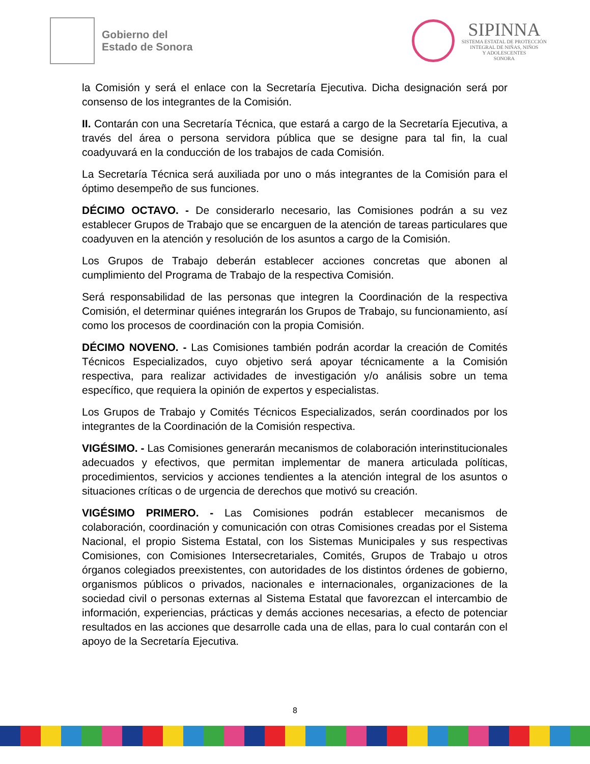Gobierno del
Estado de Sonora
SIPINNA
SISTEMA ESTATAL DE PROTECCIÓN
INTEGRAL DE NIÑAS, NIÑOS
Y ADOLESCENTES
SONORA
la Comisión y será el enlace con la Secretaría Ejecutiva. Dicha designación será por consenso de los integrantes de la Comisión.
II. Contarán con una Secretaría Técnica, que estará a cargo de la Secretaría Ejecutiva, a través del área o persona servidora pública que se designe para tal fin, la cual coadyuvará en la conducción de los trabajos de cada Comisión.
La Secretaría Técnica será auxiliada por uno o más integrantes de la Comisión para el óptimo desempeño de sus funciones.
DÉCIMO OCTAVO. - De considerarlo necesario, las Comisiones podrán a su vez establecer Grupos de Trabajo que se encarguen de la atención de tareas particulares que coadyuven en la atención y resolución de los asuntos a cargo de la Comisión.
Los Grupos de Trabajo deberán establecer acciones concretas que abonen al cumplimiento del Programa de Trabajo de la respectiva Comisión.
Será responsabilidad de las personas que integren la Coordinación de la respectiva Comisión, el determinar quiénes integrarán los Grupos de Trabajo, su funcionamiento, así como los procesos de coordinación con la propia Comisión.
DÉCIMO NOVENO. - Las Comisiones también podrán acordar la creación de Comités Técnicos Especializados, cuyo objetivo será apoyar técnicamente a la Comisión respectiva, para realizar actividades de investigación y/o análisis sobre un tema específico, que requiera la opinión de expertos y especialistas.
Los Grupos de Trabajo y Comités Técnicos Especializados, serán coordinados por los integrantes de la Coordinación de la Comisión respectiva.
VIGÉSIMO. - Las Comisiones generarán mecanismos de colaboración interinstitucionales adecuados y efectivos, que permitan implementar de manera articulada políticas, procedimientos, servicios y acciones tendientes a la atención integral de los asuntos o situaciones críticas o de urgencia de derechos que motivó su creación.
VIGÉSIMO PRIMERO. - Las Comisiones podrán establecer mecanismos de colaboración, coordinación y comunicación con otras Comisiones creadas por el Sistema Nacional, el propio Sistema Estatal, con los Sistemas Municipales y sus respectivas Comisiones, con Comisiones Intersecretariales, Comités, Grupos de Trabajo u otros órganos colegiados preexistentes, con autoridades de los distintos órdenes de gobierno, organismos públicos o privados, nacionales e internacionales, organizaciones de la sociedad civil o personas externas al Sistema Estatal que favorezcan el intercambio de información, experiencias, prácticas y demás acciones necesarias, a efecto de potenciar resultados en las acciones que desarrolle cada una de ellas, para lo cual contarán con el apoyo de la Secretaría Ejecutiva.
8